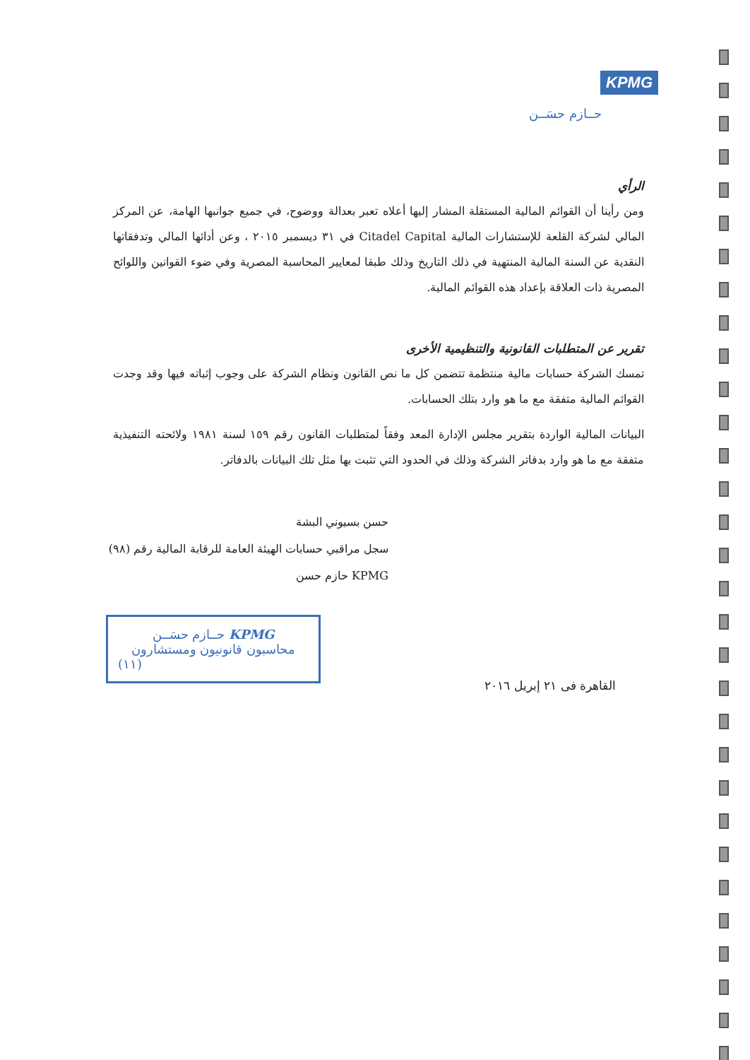KPMG
حــازم حسَــن
الرأي
ومن رأينا أن القوائم المالية المستقلة المشار إليها أعلاه تعبر بعدالة ووضوح، في جميع جوانبها الهامة، عن المركز المالي لشركة القلعة للإستشارات المالية Citadel Capital في ٣١ ديسمبر ٢٠١٥ ، وعن أدائها المالي وتدفقاتها النقدية عن السنة المالية المنتهية في ذلك التاريخ وذلك طبقا لمعايير المحاسبة المصرية وفي ضوء القوانين واللوائح المصرية ذات العلاقة بإعداد هذه القوائم المالية.
تقرير عن المتطلبات القانونية والتنظيمية الأخرى
تمسك الشركة حسابات مالية منتظمة تتضمن كل ما نص القانون ونظام الشركة على وجوب إثباته فيها وقد وجدت القوائم المالية متفقة مع ما هو وارد بتلك الحسابات.
البيانات المالية الواردة بتقرير مجلس الإدارة المعد وفقاً لمتطلبات القانون رقم ١٥٩ لسنة ١٩٨١ ولائحته التنفيذية متفقة مع ما هو وارد بدفاتر الشركة وذلك في الحدود التي تثبت بها مثل تلك البيانات بالدفاتر.
حسن بسيوني البشة
سجل مراقبي حسابات الهيئة العامة للرقابة المالية رقم (٩٨)
KPMG حازم حسن
KPMG حــازم حسَــن
محاسبون قانونيون ومستشارون
(١١)
القاهرة فى ٢١ إبريل ٢٠١٦